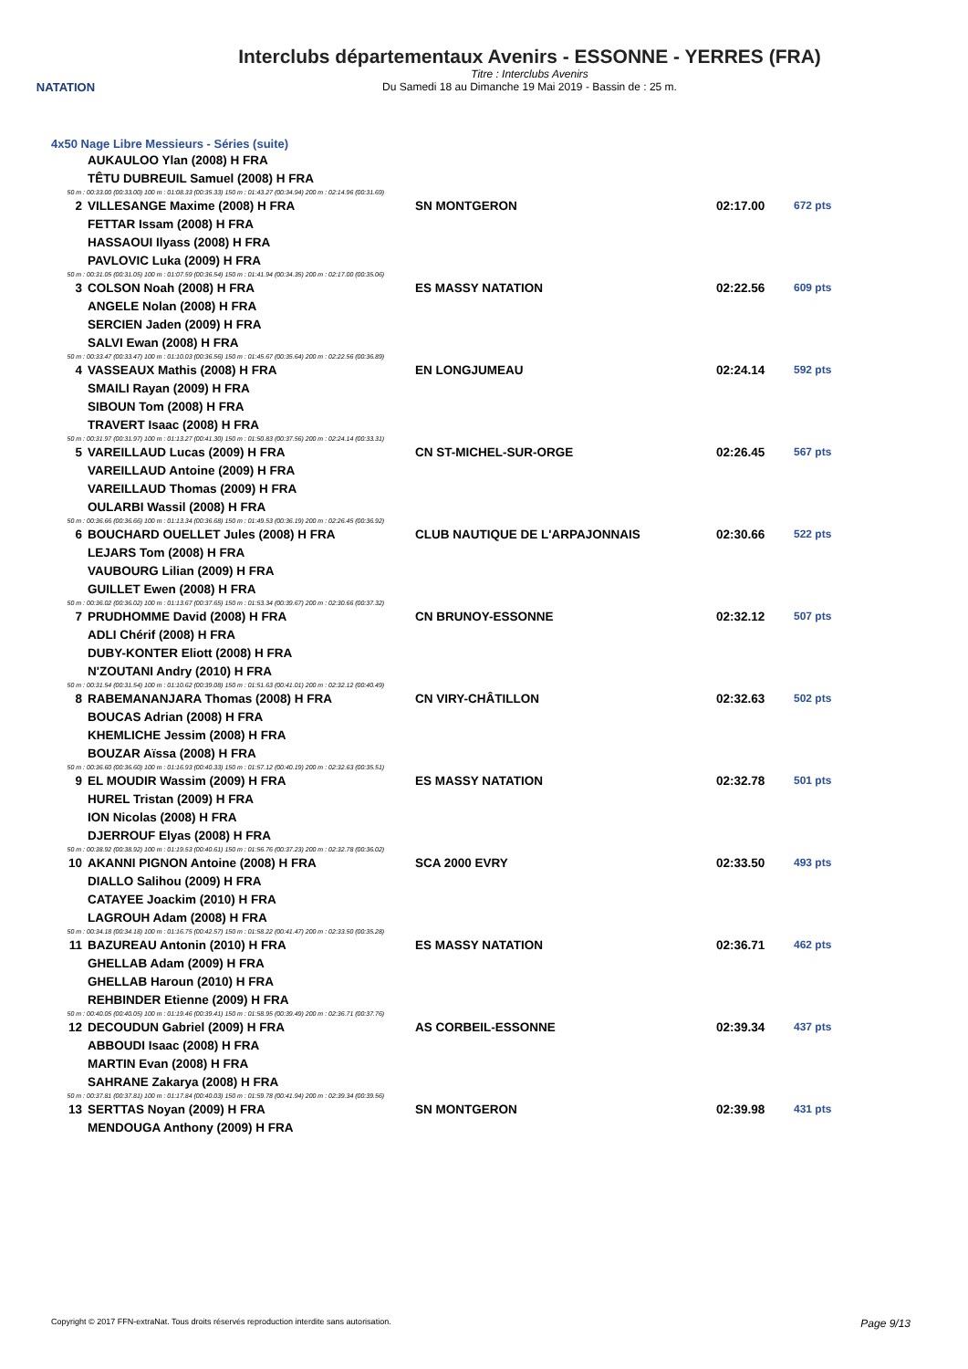NATATION
Interclubs départementaux Avenirs - ESSONNE - YERRES (FRA)
Titre : Interclubs Avenirs
Du Samedi 18 au Dimanche 19 Mai 2019 - Bassin de : 25 m.
4x50 Nage Libre Messieurs - Séries (suite)
| | AUKAULOO Ylan (2008) H FRA | | | |
| | TÊTU DUBREUIL Samuel (2008) H FRA | | | |
| 50 m : 00:33.00 (00:33.00) 100 m : 01:08.33 (00:35.33) 150 m : 01:43.27 (00:34.94) 200 m : 02:14.96 (00:31.69) | | | | |
| 2 | VILLESANGE Maxime (2008) H FRA | SN MONTGERON | 02:17.00 | 672 pts |
| | FETTAR Issam (2008) H FRA | | | |
| | HASSAOUI Ilyass (2008) H FRA | | | |
| | PAVLOVIC Luka (2009) H FRA | | | |
| 50 m : 00:31.05 (00:31.05) 100 m : 01:07.59 (00:36.54) 150 m : 01:41.94 (00:34.35) 200 m : 02:17.00 (00:35.06) | | | | |
| 3 | COLSON Noah (2008) H FRA | ES MASSY NATATION | 02:22.56 | 609 pts |
| | ANGELE Nolan (2008) H FRA | | | |
| | SERCIEN Jaden (2009) H FRA | | | |
| | SALVI Ewan (2008) H FRA | | | |
| 50 m : 00:33.47 (00:33.47) 100 m : 01:10.03 (00:36.56) 150 m : 01:45.67 (00:35.64) 200 m : 02:22.56 (00:36.89) | | | | |
| 4 | VASSEAUX Mathis (2008) H FRA | EN LONGJUMEAU | 02:24.14 | 592 pts |
| | SMAILI Rayan (2009) H FRA | | | |
| | SIBOUN Tom (2008) H FRA | | | |
| | TRAVERT Isaac (2008) H FRA | | | |
| 50 m : 00:31.97 (00:31.97) 100 m : 01:13.27 (00:41.30) 150 m : 01:50.83 (00:37.56) 200 m : 02:24.14 (00:33.31) | | | | |
| 5 | VAREILLAUD Lucas (2009) H FRA | CN ST-MICHEL-SUR-ORGE | 02:26.45 | 567 pts |
| | VAREILLAUD Antoine (2009) H FRA | | | |
| | VAREILLAUD Thomas (2009) H FRA | | | |
| | OULARBI Wassil (2008) H FRA | | | |
| 50 m : 00:36.66 (00:36.66) 100 m : 01:13.34 (00:36.68) 150 m : 01:49.53 (00:36.19) 200 m : 02:26.45 (00:36.92) | | | | |
| 6 | BOUCHARD OUELLET Jules (2008) H FRA | CLUB NAUTIQUE DE L'ARPAJONNAIS | 02:30.66 | 522 pts |
| | LEJARS Tom (2008) H FRA | | | |
| | VAUBOURG Lilian (2009) H FRA | | | |
| | GUILLET Ewen (2008) H FRA | | | |
| 50 m : 00:36.02 (00:36.02) 100 m : 01:13.67 (00:37.65) 150 m : 01:53.34 (00:39.67) 200 m : 02:30.66 (00:37.32) | | | | |
| 7 | PRUDHOMME David (2008) H FRA | CN BRUNOY-ESSONNE | 02:32.12 | 507 pts |
| | ADLI Chérif (2008) H FRA | | | |
| | DUBY-KONTER Eliott (2008) H FRA | | | |
| | N'ZOUTANI Andry (2010) H FRA | | | |
| 50 m : 00:31.54 (00:31.54) 100 m : 01:10.62 (00:39.08) 150 m : 01:51.63 (00:41.01) 200 m : 02:32.12 (00:40.49) | | | | |
| 8 | RABEMANANJARA Thomas (2008) H FRA | CN VIRY-CHÂTILLON | 02:32.63 | 502 pts |
| | BOUCAS Adrian (2008) H FRA | | | |
| | KHEMLICHE Jessim (2008) H FRA | | | |
| | BOUZAR Aïssa (2008) H FRA | | | |
| 50 m : 00:36.60 (00:36.60) 100 m : 01:16.93 (00:40.33) 150 m : 01:57.12 (00:40.19) 200 m : 02:32.63 (00:35.51) | | | | |
| 9 | EL MOUDIR Wassim (2009) H FRA | ES MASSY NATATION | 02:32.78 | 501 pts |
| | HUREL Tristan (2009) H FRA | | | |
| | ION Nicolas (2008) H FRA | | | |
| | DJERROUF Elyas (2008) H FRA | | | |
| 50 m : 00:38.92 (00:38.92) 100 m : 01:19.53 (00:40.61) 150 m : 01:56.76 (00:37.23) 200 m : 02:32.78 (00:36.02) | | | | |
| 10 | AKANNI PIGNON Antoine (2008) H FRA | SCA 2000 EVRY | 02:33.50 | 493 pts |
| | DIALLO Salihou (2009) H FRA | | | |
| | CATAYEE Joackim (2010) H FRA | | | |
| | LAGROUH Adam (2008) H FRA | | | |
| 50 m : 00:34.18 (00:34.18) 100 m : 01:16.75 (00:42.57) 150 m : 01:58.22 (00:41.47) 200 m : 02:33.50 (00:35.28) | | | | |
| 11 | BAZUREAU Antonin (2010) H FRA | ES MASSY NATATION | 02:36.71 | 462 pts |
| | GHELLAB Adam (2009) H FRA | | | |
| | GHELLAB Haroun (2010) H FRA | | | |
| | REHBINDER Etienne (2009) H FRA | | | |
| 50 m : 00:40.05 (00:40.05) 100 m : 01:19.46 (00:39.41) 150 m : 01:58.95 (00:39.49) 200 m : 02:36.71 (00:37.76) | | | | |
| 12 | DECOUDUN Gabriel (2009) H FRA | AS CORBEIL-ESSONNE | 02:39.34 | 437 pts |
| | ABBOUDI Isaac (2008) H FRA | | | |
| | MARTIN Evan (2008) H FRA | | | |
| | SAHRANE Zakarya (2008) H FRA | | | |
| 50 m : 00:37.81 (00:37.81) 100 m : 01:17.84 (00:40.03) 150 m : 01:59.78 (00:41.94) 200 m : 02:39.34 (00:39.56) | | | | |
| 13 | SERTTAS Noyan (2009) H FRA | SN MONTGERON | 02:39.98 | 431 pts |
| | MENDOUGA Anthony (2009) H FRA | | | |
Copyright © 2017 FFN-extraNat. Tous droits réservés reproduction interdite sans autorisation. Page 9/13